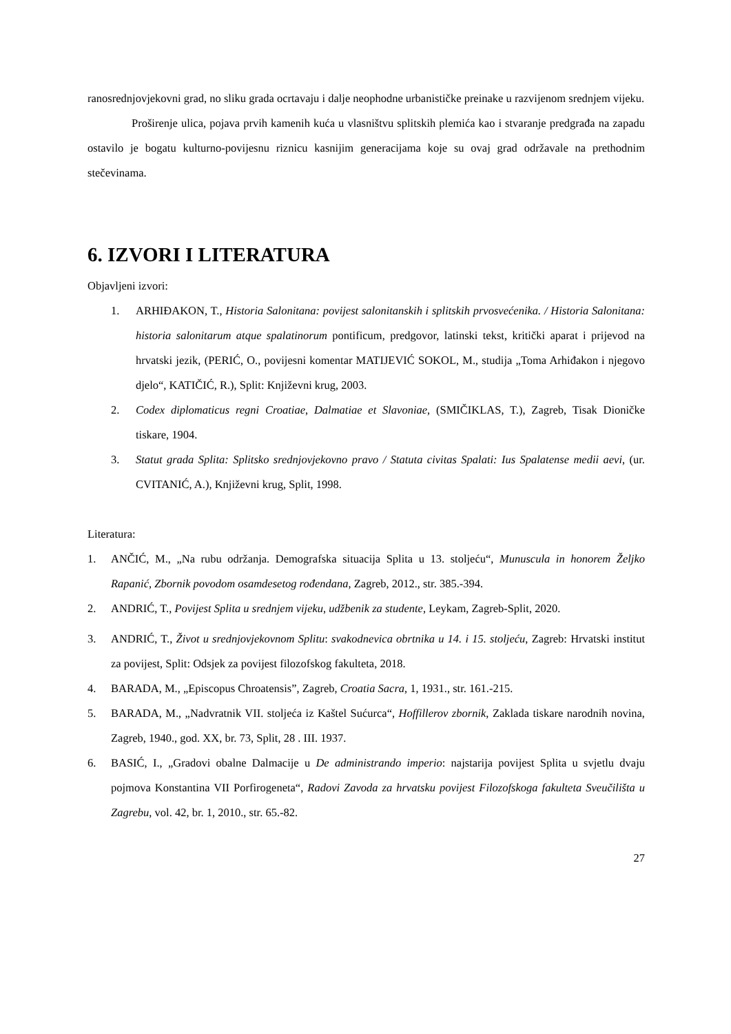ranosrednjovjekovni grad, no sliku grada ocrtavaju i dalje neophodne urbanističke preinake u razvijenom srednjem vijeku.
Proširenje ulica, pojava prvih kamenih kuća u vlasništvu splitskih plemića kao i stvaranje predgrađa na zapadu ostavilo je bogatu kulturno-povijesnu riznicu kasnijim generacijama koje su ovaj grad održavale na prethodnim stečevinama.
6. IZVORI I LITERATURA
Objavljeni izvori:
1. ARHIĐAKON, T., Historia Salonitana: povijest salonitanskih i splitskih prvosvećenika. / Historia Salonitana: historia salonitarum atque spalatinorum pontificum, predgovor, latinski tekst, kritički aparat i prijevod na hrvatski jezik, (PERIĆ, O., povijesni komentar MATIJEVIĆ SOKOL, M., studija „Toma Arhiđakon i njegovo djelo“, KATIČIĆ, R.), Split: Književni krug, 2003.
2. Codex diplomaticus regni Croatiae, Dalmatiae et Slavoniae, (SMIČIKLAS, T.), Zagreb, Tisak Dioničke tiskare, 1904.
3. Statut grada Splita: Splitsko srednjovjekovno pravo / Statuta civitas Spalati: Ius Spalatense medii aevi, (ur. CVITANIĆ, A.), Književni krug, Split, 1998.
Literatura:
1. ANČIĆ, M., „Na rubu održanja. Demografska situacija Splita u 13. stoljeću“, Munuscula in honorem Željko Rapanić, Zbornik povodom osamdesetog rođendana, Zagreb, 2012., str. 385.-394.
2. ANDRIĆ, T., Povijest Splita u srednjem vijeku, udžbenik za studente, Leykam, Zagreb-Split, 2020.
3. ANDRIĆ, T., Život u srednjovjekovnom Splitu: svakodnevica obrtnika u 14. i 15. stoljeću, Zagreb: Hrvatski institut za povijest, Split: Odsjek za povijest filozofskog fakulteta, 2018.
4. BARADA, M., „Episcopus Chroatensis”, Zagreb, Croatia Sacra, 1, 1931., str. 161.-215.
5. BARADA, M., „Nadvratnik VII. stoljeća iz Kaštel Sućurca“, Hoffillerov zbornik, Zaklada tiskare narodnih novina, Zagreb, 1940., god. XX, br. 73, Split, 28 . III. 1937.
6. BASIĆ, I., „Gradovi obalne Dalmacije u De administrando imperio: najstarija povijest Splita u svjetlu dvaju pojmova Konstantina VII Porfirogeneta“, Radovi Zavoda za hrvatsku povijest Filozofskoga fakulteta Sveučilišta u Zagrebu, vol. 42, br. 1, 2010., str. 65.-82.
27